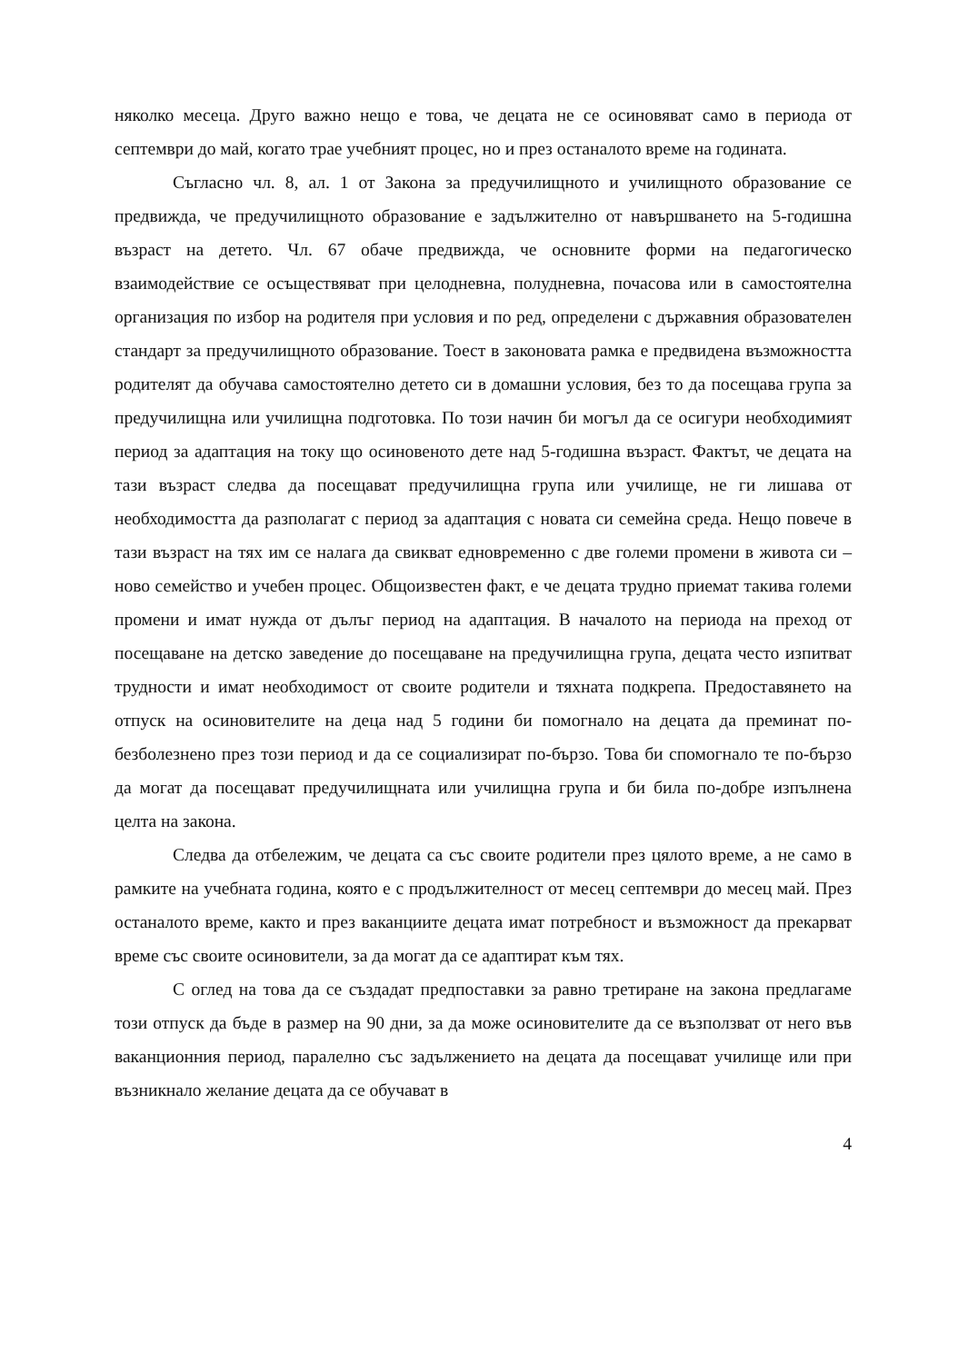няколко месеца. Друго важно нещо е това, че децата не се осиновяват само в периода от септември до май, когато трае учебният процес, но и през останалото време на годината.
Съгласно чл. 8, ал. 1 от Закона за предучилищното и училищното образование се предвижда, че предучилищното образование е задължително от навършването на 5-годишна възраст на детето. Чл. 67 обаче предвижда, че основните форми на педагогическо взаимодействие се осъществяват при целодневна, полудневна, почасова или в самостоятелна организация по избор на родителя при условия и по ред, определени с държавния образователен стандарт за предучилищното образование. Тоест в законовата рамка е предвидена възможността родителят да обучава самостоятелно детето си в домашни условия, без то да посещава група за предучилищна или училищна подготовка. По този начин би могъл да се осигури необходимият период за адаптация на току що осиновеното дете над 5-годишна възраст. Фактът, че децата на тази възраст следва да посещават предучилищна група или училище, не ги лишава от необходимостта да разполагат с период за адаптация с новата си семейна среда. Нещо повече в тази възраст на тях им се налага да свикват едновременно с две големи промени в живота си – ново семейство и учебен процес. Общоизвестен факт, е че децата трудно приемат такива големи промени и имат нужда от дълъг период на адаптация. В началото на периода на преход от посещаване на детско заведение до посещаване на предучилищна група, децата често изпитват трудности и имат необходимост от своите родители и тяхната подкрепа. Предоставянето на отпуск на осиновителите на деца над 5 години би помогнало на децата да преминат по-безболезнено през този период и да се социализират по-бързо. Това би спомогнало те по-бързо да могат да посещават предучилищната или училищна група и би била по-добре изпълнена целта на закона.
Следва да отбележим, че децата са със своите родители през цялото време, а не само в рамките на учебната година, която е с продължителност от месец септември до месец май. През останалото време, както и през ваканциите децата имат потребност и възможност да прекарват време със своите осиновители, за да могат да се адаптират към тях.
С оглед на това да се създадат предпоставки за равно третиране на закона предлагаме този отпуск да бъде в размер на 90 дни, за да може осиновителите да се възползват от него във ваканционния период, паралелно със задължението на децата да посещават училище или при възникнало желание децата да се обучават в
4